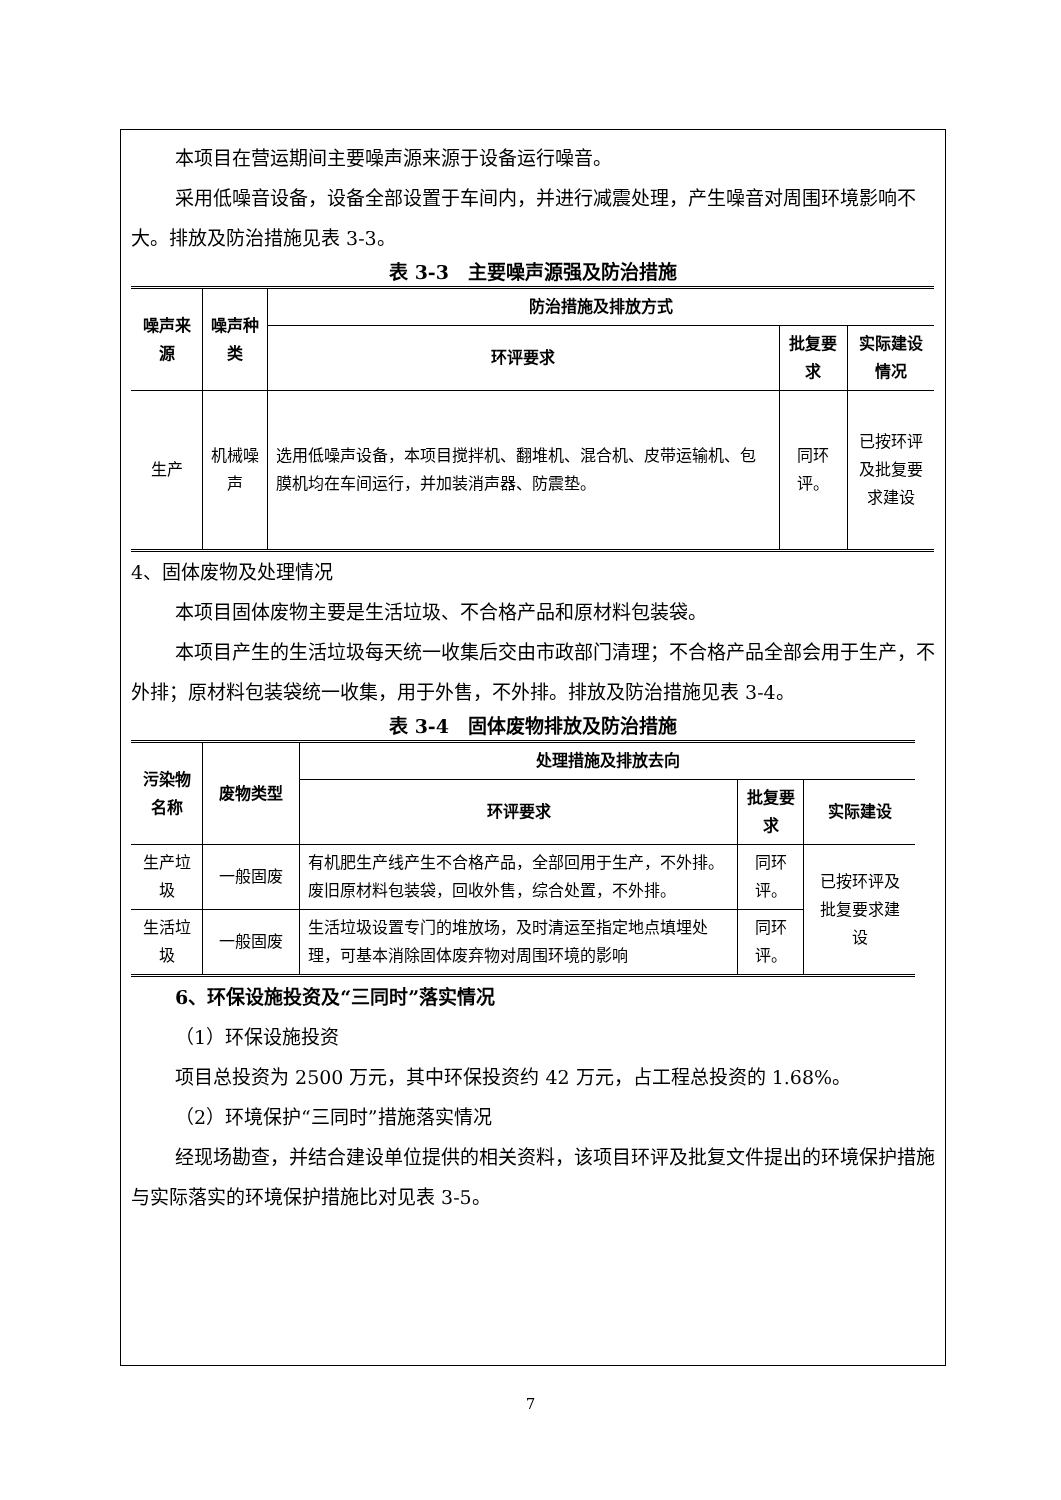本项目在营运期间主要噪声源来源于设备运行噪音。
采用低噪音设备，设备全部设置于车间内，并进行减震处理，产生噪音对周围环境影响不大。排放及防治措施见表 3-3。
表 3-3　主要噪声源强及防治措施
| 噪声来源 | 噪声种类 | 防治措施及排放方式 | | |
| --- | --- | --- | --- | --- |
| | | 环评要求 | 批复要求 | 实际建设情况 |
| 生产 | 机械噪声 | 选用低噪声设备，本项目搅拌机、翻堆机、混合机、皮带运输机、包膜机均在车间运行，并加装消声器、防震垫。 | 同环评。 | 已按环评及批复要求建设 |
4、固体废物及处理情况
本项目固体废物主要是生活垃圾、不合格产品和原材料包装袋。
本项目产生的生活垃圾每天统一收集后交由市政部门清理；不合格产品全部会用于生产，不外排；原材料包装袋统一收集，用于外售，不外排。排放及防治措施见表 3-4。
表 3-4　固体废物排放及防治措施
| 污染物名称 | 废物类型 | 处理措施及排放去向 | | |
| --- | --- | --- | --- | --- |
| | | 环评要求 | 批复要求 | 实际建设 |
| 生产垃圾 | 一般固废 | 有机肥生产线产生不合格产品，全部回用于生产，不外排。废旧原材料包装袋，回收外售，综合处置，不外排。 | 同环评。 | 已按环评及批复要求建设 |
| 生活垃圾 | 一般固废 | 生活垃圾设置专门的堆放场，及时清运至指定地点填埋处理，可基本消除固体废弃物对周围环境的影响 | 同环评。 | |
6、环保设施投资及“三同时”落实情况
（1）环保设施投资
项目总投资为 2500 万元，其中环保投资约 42 万元，占工程总投资的 1.68%。
（2）环境保护“三同时”措施落实情况
经现场勘查，并结合建设单位提供的相关资料，该项目环评及批复文件提出的环境保护措施与实际落实的环境保护措施比对见表 3-5。
7